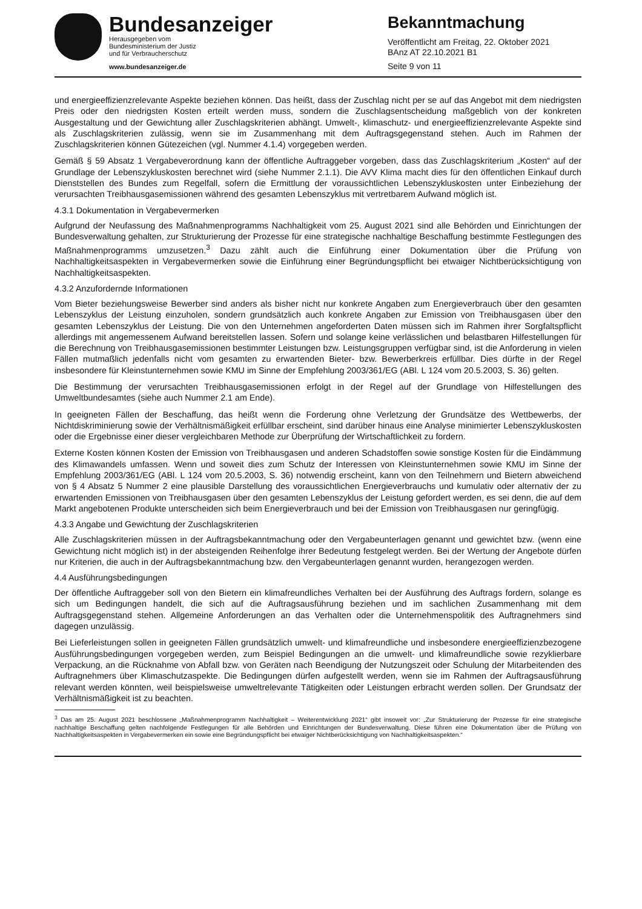Bundesanzeiger
Herausgegeben vom
Bundesministerium der Justiz
und für Verbraucherschutz
www.bundesanzeiger.de
Bekanntmachung
Veröffentlicht am Freitag, 22. Oktober 2021
BAnz AT 22.10.2021 B1
Seite 9 von 11
und energieeffizienzrelevante Aspekte beziehen können. Das heißt, dass der Zuschlag nicht per se auf das Angebot mit dem niedrigsten Preis oder den niedrigsten Kosten erteilt werden muss, sondern die Zuschlagsentscheidung maßgeblich von der konkreten Ausgestaltung und der Gewichtung aller Zuschlagskriterien abhängt. Umwelt-, klimaschutz- und energieeffizienzrelevante Aspekte sind als Zuschlagskriterien zulässig, wenn sie im Zusammenhang mit dem Auftragsgegenstand stehen. Auch im Rahmen der Zuschlagskriterien können Gütezeichen (vgl. Nummer 4.1.4) vorgegeben werden.
Gemäß § 59 Absatz 1 Vergabeverordnung kann der öffentliche Auftraggeber vorgeben, dass das Zuschlagskriterium „Kosten“ auf der Grundlage der Lebenszykluskosten berechnet wird (siehe Nummer 2.1.1). Die AVV Klima macht dies für den öffentlichen Einkauf durch Dienststellen des Bundes zum Regelfall, sofern die Ermittlung der voraussichtlichen Lebenszykluskosten unter Einbeziehung der verursachten Treibhausgasemissionen während des gesamten Lebenszyklus mit vertretbarem Aufwand möglich ist.
4.3.1 Dokumentation in Vergabevermerken
Aufgrund der Neufassung des Maßnahmenprogramms Nachhaltigkeit vom 25. August 2021 sind alle Behörden und Einrichtungen der Bundesverwaltung gehalten, zur Strukturierung der Prozesse für eine strategische nachhaltige Beschaffung bestimmte Festlegungen des Maßnahmenprogramms umzusetzen.<sup>3</sup> Dazu zählt auch die Einführung einer Dokumentation über die Prüfung von Nachhaltigkeitsaspekten in Vergabevermerken sowie die Einführung einer Begründungspflicht bei etwaiger Nichtberücksichtigung von Nachhaltigkeitsaspekten.
4.3.2 Anzufordernde Informationen
Vom Bieter beziehungsweise Bewerber sind anders als bisher nicht nur konkrete Angaben zum Energieverbrauch über den gesamten Lebenszyklus der Leistung einzuholen, sondern grundsätzlich auch konkrete Angaben zur Emission von Treibhausgasen über den gesamten Lebenszyklus der Leistung. Die von den Unternehmen angeforderten Daten müssen sich im Rahmen ihrer Sorgfaltspflicht allerdings mit angemessenem Aufwand bereitstellen lassen. Sofern und solange keine verlässlichen und belastbaren Hilfestellungen für die Berechnung von Treibhausgasemissionen bestimmter Leistungen bzw. Leistungsgruppen verfügbar sind, ist die Anforderung in vielen Fällen mutmaßlich jedenfalls nicht vom gesamten zu erwartenden Bieter- bzw. Bewerberkreis erfüllbar. Dies dürfte in der Regel insbesondere für Kleinstunternehmen sowie KMU im Sinne der Empfehlung 2003/361/EG (ABl. L 124 vom 20.5.2003, S. 36) gelten.
Die Bestimmung der verursachten Treibhausgasemissionen erfolgt in der Regel auf der Grundlage von Hilfestellungen des Umweltbundesamtes (siehe auch Nummer 2.1 am Ende).
In geeigneten Fällen der Beschaffung, das heißt wenn die Forderung ohne Verletzung der Grundsätze des Wettbewerbs, der Nichtdiskriminierung sowie der Verhältnismäßigkeit erfüllbar erscheint, sind darüber hinaus eine Analyse minimierter Lebenszykluskosten oder die Ergebnisse einer dieser vergleichbaren Methode zur Überprüfung der Wirtschaftlichkeit zu fordern.
Externe Kosten können Kosten der Emission von Treibhausgasen und anderen Schadstoffen sowie sonstige Kosten für die Eindämmung des Klimawandels umfassen. Wenn und soweit dies zum Schutz der Interessen von Kleinstunternehmen sowie KMU im Sinne der Empfehlung 2003/361/EG (ABl. L 124 vom 20.5.2003, S. 36) notwendig erscheint, kann von den Teilnehmern und Bietern abweichend von § 4 Absatz 5 Nummer 2 eine plausible Darstellung des voraussichtlichen Energieverbrauchs und kumulativ oder alternativ der zu erwartenden Emissionen von Treibhausgasen über den gesamten Lebenszyklus der Leistung gefordert werden, es sei denn, die auf dem Markt angebotenen Produkte unterscheiden sich beim Energieverbrauch und bei der Emission von Treibhausgasen nur geringfügig.
4.3.3 Angabe und Gewichtung der Zuschlagskriterien
Alle Zuschlagskriterien müssen in der Auftragsbekanntmachung oder den Vergabeunterlagen genannt und gewichtet bzw. (wenn eine Gewichtung nicht möglich ist) in der absteigenden Reihenfolge ihrer Bedeutung festgelegt werden. Bei der Wertung der Angebote dürfen nur Kriterien, die auch in der Auftragsbekanntmachung bzw. den Vergabeunterlagen genannt wurden, herangezogen werden.
4.4 Ausführungsbedingungen
Der öffentliche Auftraggeber soll von den Bietern ein klimafreundliches Verhalten bei der Ausführung des Auftrags fordern, solange es sich um Bedingungen handelt, die sich auf die Auftragsausführung beziehen und im sachlichen Zusammenhang mit dem Auftragsgegenstand stehen. Allgemeine Anforderungen an das Verhalten oder die Unternehmenspolitik des Auftragnehmers sind dagegen unzulässig.
Bei Lieferleistungen sollen in geeigneten Fällen grundsätzlich umwelt- und klimafreundliche und insbesondere energieeffizienzbezogene Ausführungsbedingungen vorgegeben werden, zum Beispiel Bedingungen an die umwelt- und klimafreundliche sowie rezyklierbare Verpackung, an die Rücknahme von Abfall bzw. von Geräten nach Beendigung der Nutzungszeit oder Schulung der Mitarbeitenden des Auftragnehmers über Klimaschutzaspekte. Die Bedingungen dürfen aufgestellt werden, wenn sie im Rahmen der Auftragsausführung relevant werden könnten, weil beispielsweise umweltrelevante Tätigkeiten oder Leistungen erbracht werden sollen. Der Grundsatz der Verhältnismäßigkeit ist zu beachten.
<sup>3</sup> Das am 25. August 2021 beschlossene „Maßnahmenprogramm Nachhaltigkeit – Weiterentwicklung 2021“ gibt insoweit vor: „Zur Strukturierung der Prozesse für eine strategische nachhaltige Beschaffung gelten nachfolgende Festlegungen für alle Behörden und Einrichtungen der Bundesverwaltung. Diese führen eine Dokumentation über die Prüfung von Nachhaltigkeitsaspekten in Vergabevermerken ein sowie eine Begründungspflicht bei etwaiger Nichtberücksichtigung von Nachhaltigkeitsaspekten.“